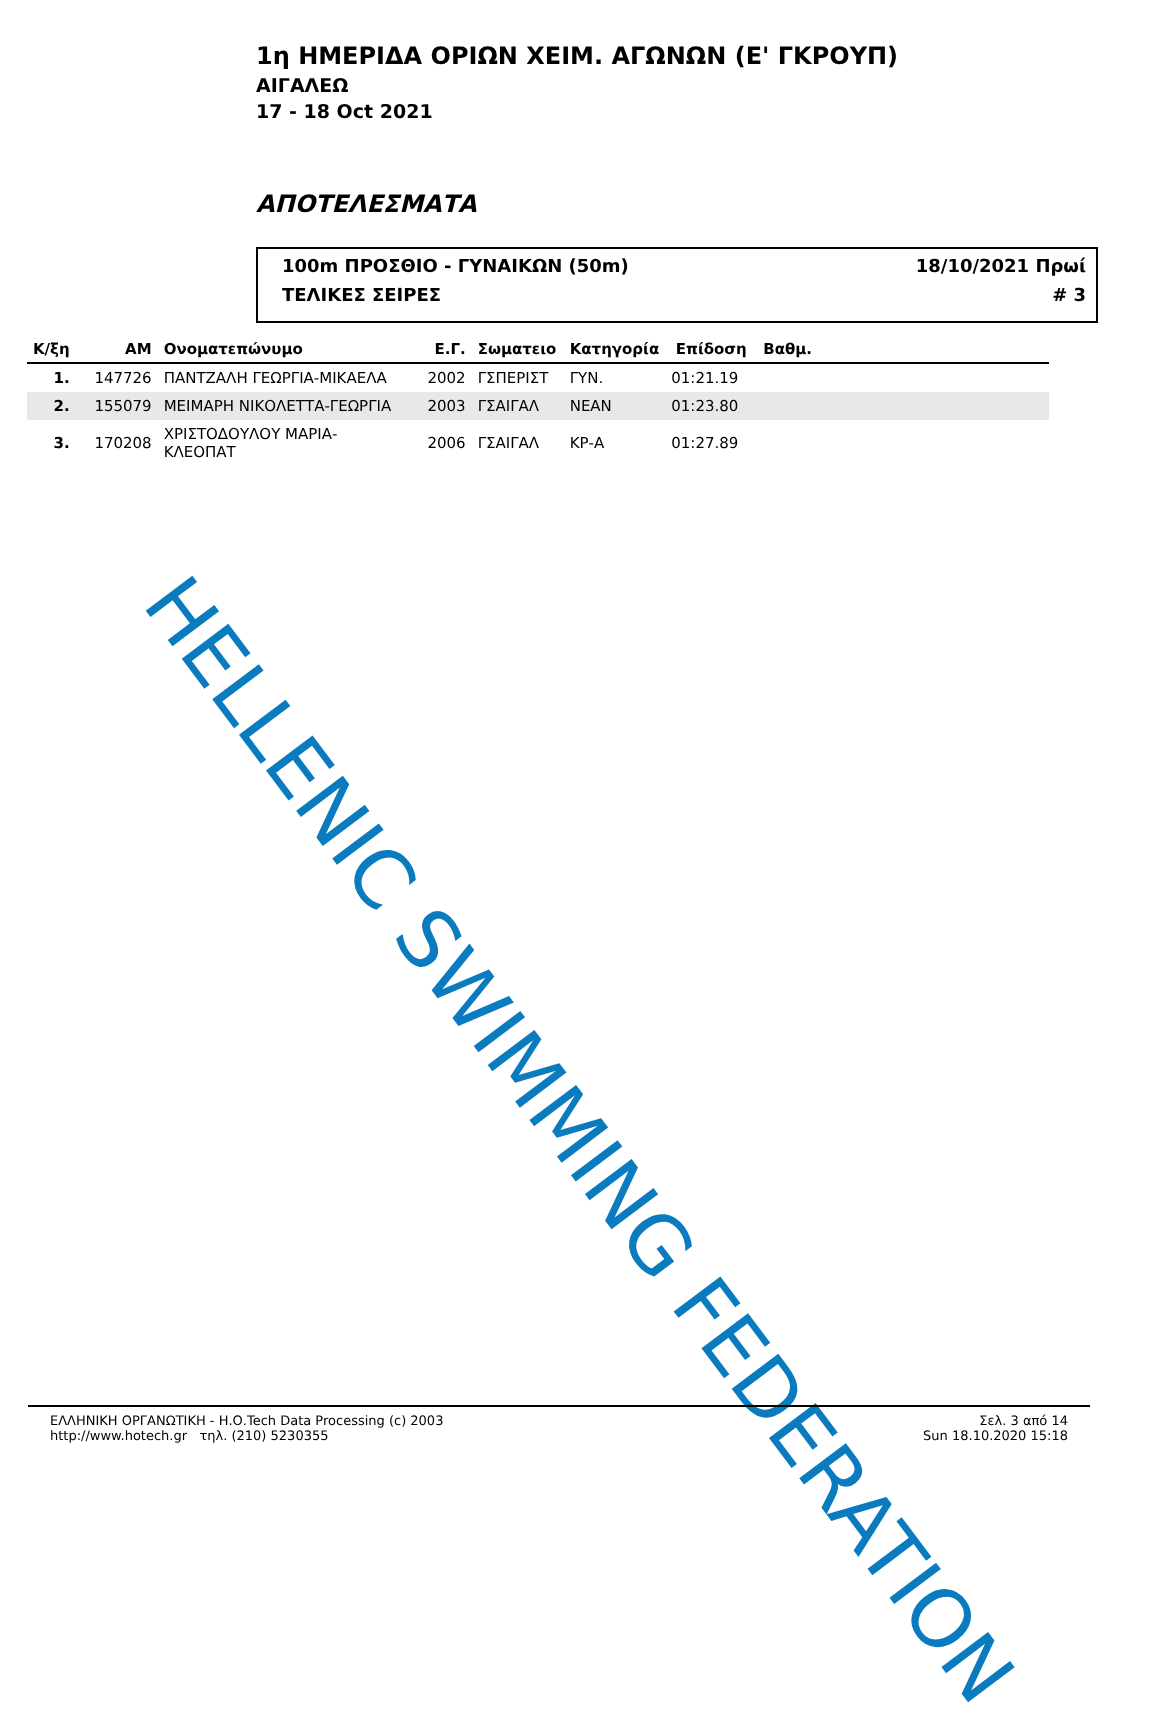1η ΗΜΕΡΙΔΑ ΟΡΙΩΝ ΧΕΙΜ. ΑΓΩΝΩΝ (Ε' ΓΚΡΟΥΠ)
ΑΙΓΑΛΕΩ
17 - 18 Oct 2021
ΑΠΟΤΕΛΕΣΜΑΤΑ
100m ΠΡΟΣΘΙΟ - ΓΥΝΑΙΚΩΝ (50m) 18/10/2021 Πρωί
ΤΕΛΙΚΕΣ ΣΕΙΡΕΣ # 3
| Κ/ξη | ΑΜ | Ονοματεπώνυμο | Ε.Γ. | Σωματειο | Κατηγορία | Επίδοση | Βαθμ. |
| --- | --- | --- | --- | --- | --- | --- | --- |
| 1. | 147726 | ΠΑΝΤΖΑΛΗ ΓΕΩΡΓΙΑ-ΜΙΚΑΕΛΑ | 2002 | ΓΣΠΕΡΙΣΤ | ΓΥΝ. | 01:21.19 | |
| 2. | 155079 | ΜΕΙΜΑΡΗ ΝΙΚΟΛΕΤΤΑ-ΓΕΩΡΓΙΑ | 2003 | ΓΣΑΙΓΑΛ | ΝΕΑΝ | 01:23.80 | |
| 3. | 170208 | ΧΡΙΣΤΟΔΟΥΛΟΥ ΜΑΡΙΑ-ΚΛΕΟΠΑΤ | 2006 | ΓΣΑΙΓΑΛ | ΚΡ-Α | 01:27.89 | |
HELLENIC SWIMMING FEDERATION
ΕΛΛΗΝΙΚΗ ΟΡΓΑΝΩΤΙΚΗ - Η.Ο.Tech Data Processing (c) 2003
http://www.hotech.gr τηλ. (210) 5230355
Σελ. 3 από 14
Sun 18.10.2020 15:18